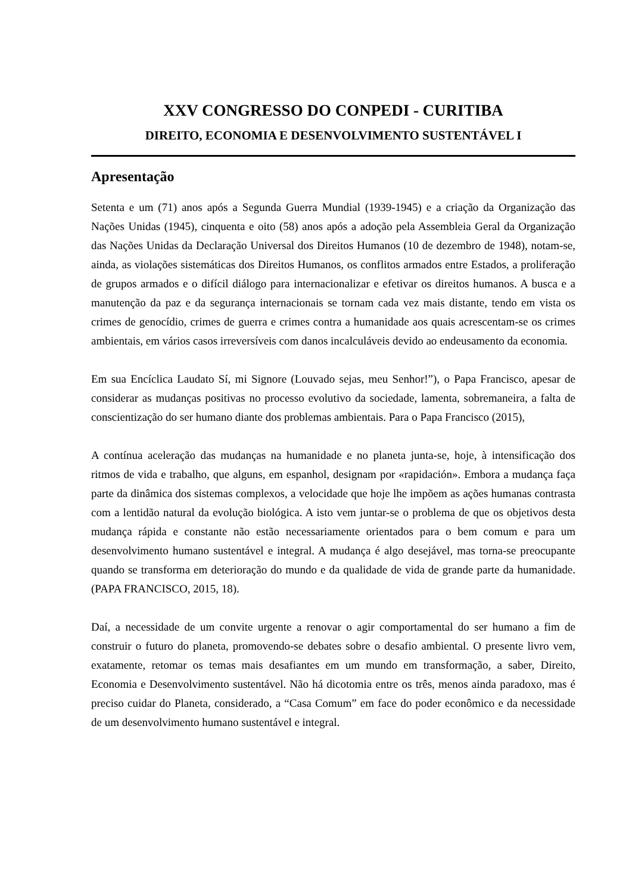XXV CONGRESSO DO CONPEDI - CURITIBA
DIREITO, ECONOMIA E DESENVOLVIMENTO SUSTENTÁVEL I
Apresentação
Setenta e um (71) anos após a Segunda Guerra Mundial (1939-1945) e a criação da Organização das Nações Unidas (1945), cinquenta e oito (58) anos após a adoção pela Assembleia Geral da Organização das Nações Unidas da Declaração Universal dos Direitos Humanos (10 de dezembro de 1948), notam-se, ainda, as violações sistemáticas dos Direitos Humanos, os conflitos armados entre Estados, a proliferação de grupos armados e o difícil diálogo para internacionalizar e efetivar os direitos humanos. A busca e a manutenção da paz e da segurança internacionais se tornam cada vez mais distante, tendo em vista os crimes de genocídio, crimes de guerra e crimes contra a humanidade aos quais acrescentam-se os crimes ambientais, em vários casos irreversíveis com danos incalculáveis devido ao endeusamento da economia.
Em sua Encíclica Laudato Sí, mi Signore (Louvado sejas, meu Senhor!”), o Papa Francisco, apesar de considerar as mudanças positivas no processo evolutivo da sociedade, lamenta, sobremaneira, a falta de conscientização do ser humano diante dos problemas ambientais. Para o Papa Francisco (2015),
A contínua aceleração das mudanças na humanidade e no planeta junta-se, hoje, à intensificação dos ritmos de vida e trabalho, que alguns, em espanhol, designam por «rapidación». Embora a mudança faça parte da dinâmica dos sistemas complexos, a velocidade que hoje lhe impõem as ações humanas contrasta com a lentidão natural da evolução biológica. A isto vem juntar-se o problema de que os objetivos desta mudança rápida e constante não estão necessariamente orientados para o bem comum e para um desenvolvimento humano sustentável e integral. A mudança é algo desejável, mas torna-se preocupante quando se transforma em deterioração do mundo e da qualidade de vida de grande parte da humanidade. (PAPA FRANCISCO, 2015, 18).
Daí, a necessidade de um convite urgente a renovar o agir comportamental do ser humano a fim de construir o futuro do planeta, promovendo-se debates sobre o desafio ambiental. O presente livro vem, exatamente, retomar os temas mais desafiantes em um mundo em transformação, a saber, Direito, Economia e Desenvolvimento sustentável. Não há dicotomia entre os três, menos ainda paradoxo, mas é preciso cuidar do Planeta, considerado, a “Casa Comum” em face do poder econômico e da necessidade de um desenvolvimento humano sustentável e integral.